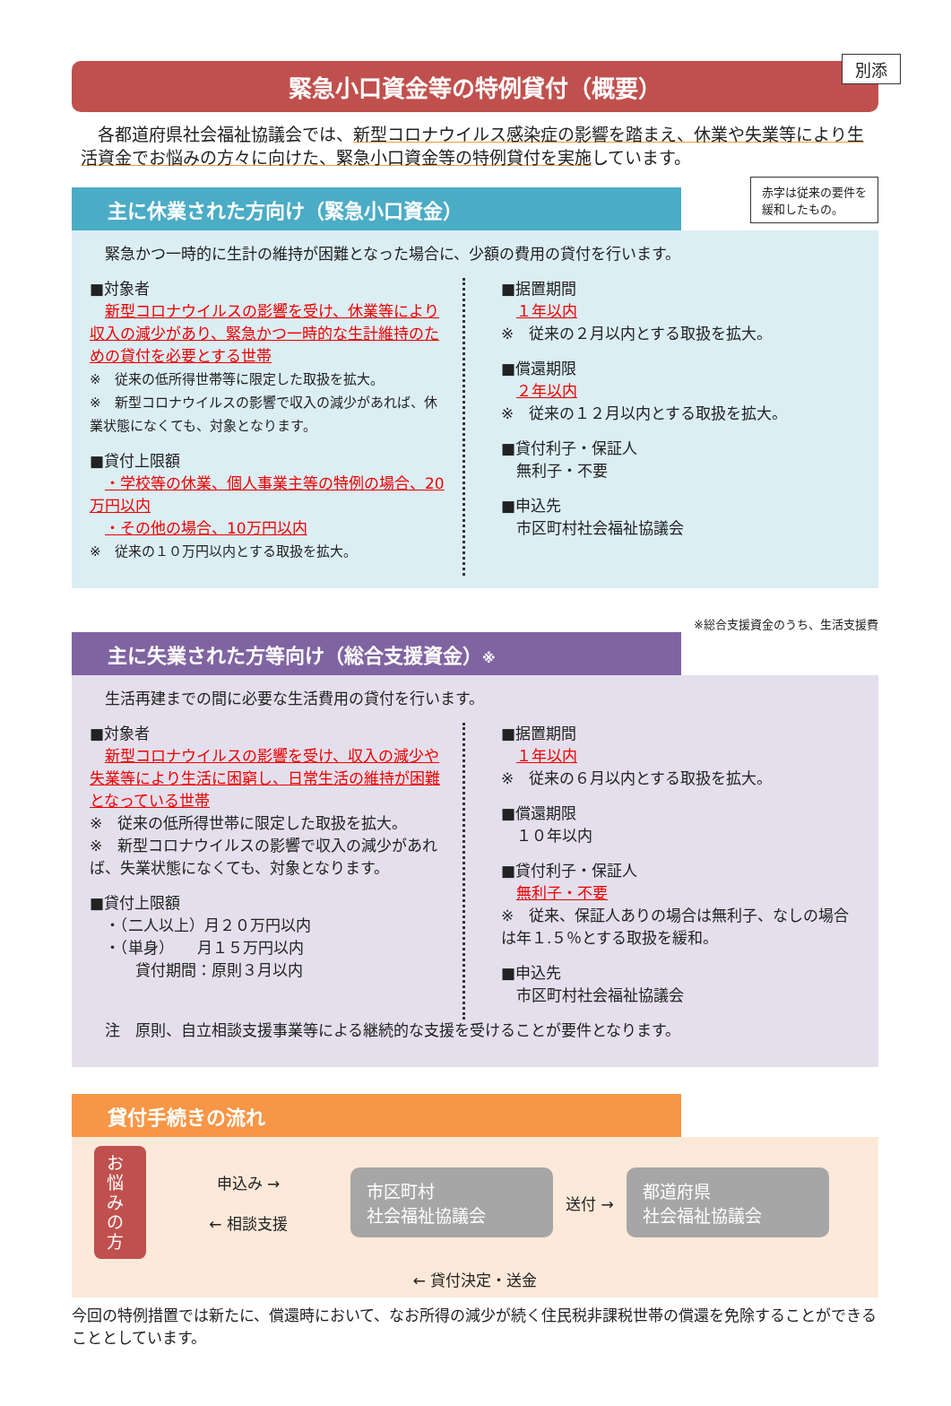緊急小口資金等の特例貸付（概要）
別添
　各都道府県社会福祉協議会では、新型コロナウイルス感染症の影響を踏まえ、休業や失業等により生活資金でお悩みの方々に向けた、緊急小口資金等の特例貸付を実施しています。
赤字は従来の要件を
緩和したもの。
主に休業された方向け（緊急小口資金）
　緊急かつ一時的に生計の維持が困難となった場合に、少額の費用の貸付を行います。
■対象者
　新型コロナウイルスの影響を受け、休業等により収入の減少があり、緊急かつ一時的な生計維持のための貸付を必要とする世帯
※　従来の低所得世帯等に限定した取扱を拡大。
※　新型コロナウイルスの影響で収入の減少があれば、休業状態になくても、対象となります。
■貸付上限額
　・学校等の休業、個人事業主等の特例の場合、20万円以内
　・その他の場合、10万円以内
※　従来の１０万円以内とする取扱を拡大。
■据置期間
　１年以内
※　従来の２月以内とする取扱を拡大。
■償還期限
　２年以内
※　従来の１２月以内とする取扱を拡大。
■貸付利子・保証人
　無利子・不要
■申込先
　市区町村社会福祉協議会
※総合支援資金のうち、生活支援費
主に失業された方等向け（総合支援資金）※
　生活再建までの間に必要な生活費用の貸付を行います。
■対象者
　新型コロナウイルスの影響を受け、収入の減少や失業等により生活に困窮し、日常生活の維持が困難となっている世帯
※　従来の低所得世帯に限定した取扱を拡大。
※　新型コロナウイルスの影響で収入の減少があれば、失業状態になくても、対象となります。
■貸付上限額
　・（二人以上）月２０万円以内
　・（単身）　　月１５万円以内
　　　貸付期間：原則３月以内
■据置期間
　１年以内
※　従来の６月以内とする取扱を拡大。
■償還期限
　１０年以内
■貸付利子・保証人
　無利子・不要
※　従来、保証人ありの場合は無利子、なしの場合は年１.５％とする取扱を緩和。
■申込先
　市区町村社会福祉協議会
　注　原則、自立相談支援事業等による継続的な支援を受けることが要件となります。
貸付手続きの流れ
お悩みの方
申込み →
← 相談支援
市区町村
社会福祉協議会
送付 →
都道府県
社会福祉協議会
← 貸付決定・送金
今回の特例措置では新たに、償還時において、なお所得の減少が続く住民税非課税世帯の償還を免除することができることとしています。